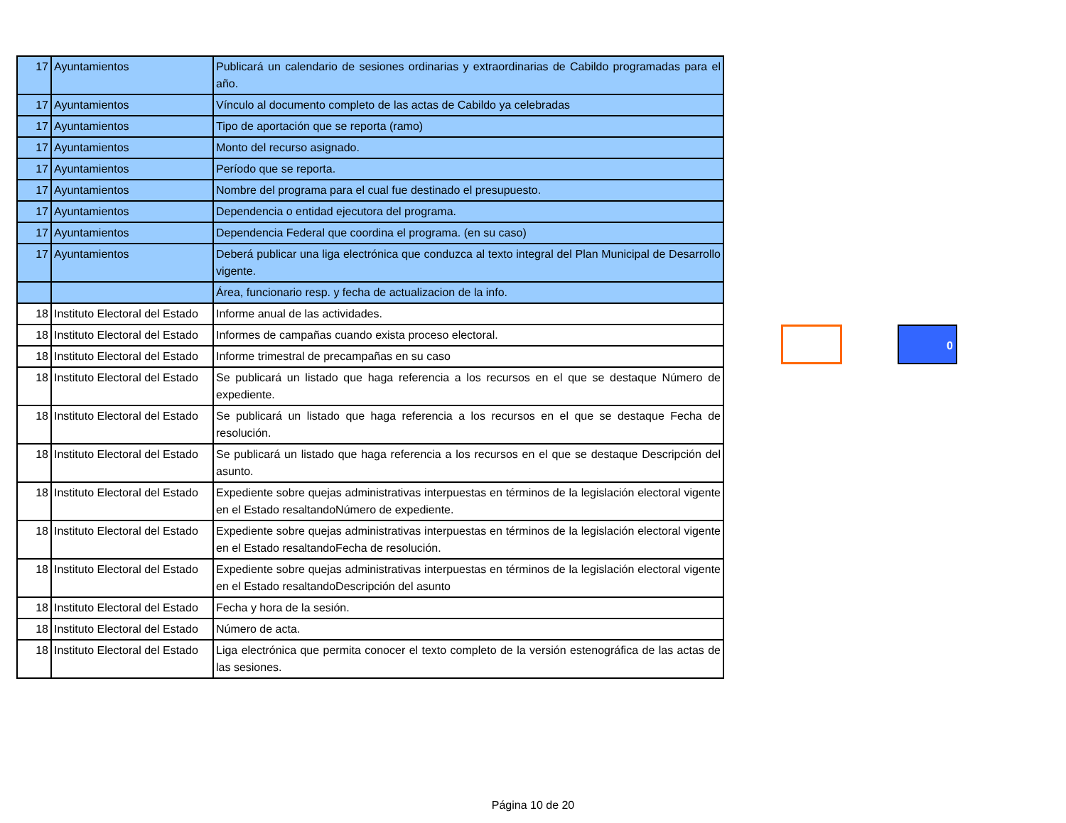| 17 | Ayuntamientos | Publicará un calendario de sesiones ordinarias y extraordinarias de Cabildo programadas para el año. |
| 17 | Ayuntamientos | Vínculo al documento completo de las actas de Cabildo ya celebradas |
| 17 | Ayuntamientos | Tipo de aportación que se reporta (ramo) |
| 17 | Ayuntamientos | Monto del recurso asignado. |
| 17 | Ayuntamientos | Período que se reporta. |
| 17 | Ayuntamientos | Nombre del programa para el cual fue destinado el presupuesto. |
| 17 | Ayuntamientos | Dependencia o entidad ejecutora del programa. |
| 17 | Ayuntamientos | Dependencia Federal que coordina el programa. (en su caso) |
| 17 | Ayuntamientos | Deberá publicar una liga electrónica que conduzca al texto integral del Plan Municipal de Desarrollo vigente. |
| | | Área, funcionario resp. y fecha de actualizacion de la info. |
| 18 | Instituto Electoral del Estado | Informe anual de las actividades. |
| 18 | Instituto Electoral del Estado | Informes de campañas cuando exista proceso electoral. |
| 18 | Instituto Electoral del Estado | Informe trimestral de precampañas en su caso |
| 18 | Instituto Electoral del Estado | Se publicará un listado que haga referencia a los recursos en el que se destaque Número de expediente. |
| 18 | Instituto Electoral del Estado | Se publicará un listado que haga referencia a los recursos en el que se destaque Fecha de resolución. |
| 18 | Instituto Electoral del Estado | Se publicará un listado que haga referencia a los recursos en el que se destaque Descripción del asunto. |
| 18 | Instituto Electoral del Estado | Expediente sobre quejas administrativas interpuestas en términos de la legislación electoral vigente en el Estado resaltandoNúmero de expediente. |
| 18 | Instituto Electoral del Estado | Expediente sobre quejas administrativas interpuestas en términos de la legislación electoral vigente en el Estado resaltandoFecha de resolución. |
| 18 | Instituto Electoral del Estado | Expediente sobre quejas administrativas interpuestas en términos de la legislación electoral vigente en el Estado resaltandoDescripción del asunto |
| 18 | Instituto Electoral del Estado | Fecha y hora de la sesión. |
| 18 | Instituto Electoral del Estado | Número de acta. |
| 18 | Instituto Electoral del Estado | Liga electrónica que permita conocer el texto completo de la versión estenográfica de las actas de las sesiones. |
0
Página 10 de 20